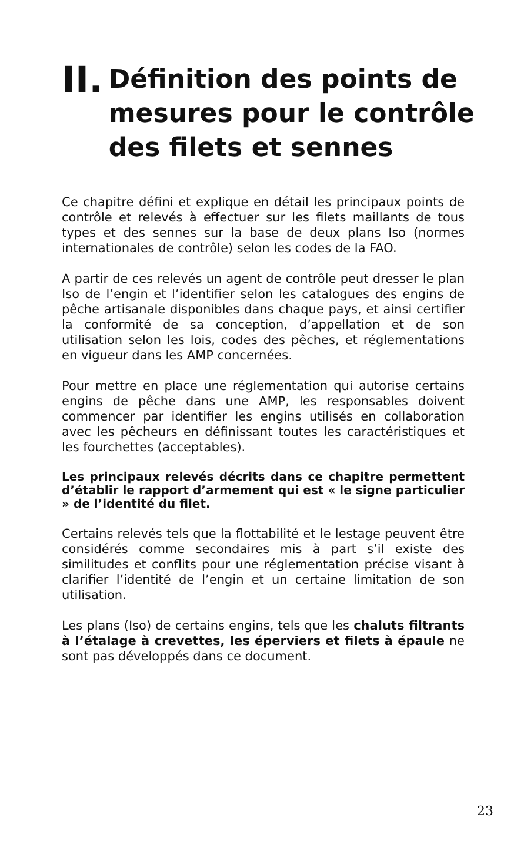II. Définition des points de
mesures pour le contrôle
des filets et sennes
Ce chapitre défini et explique en détail les principaux points de contrôle et relevés à effectuer sur les filets maillants de tous types et des sennes sur la base de deux plans Iso (normes internationales de contrôle) selon les codes de la FAO.
A partir de ces relevés un agent de contrôle peut dresser le plan Iso de l’engin et l’identifier selon les catalogues des engins de pêche artisanale disponibles dans chaque pays, et ainsi certifier la conformité de sa conception, d’appellation et de son utilisation selon les lois, codes des pêches, et réglementations en vigueur dans les AMP concernées.
Pour mettre en place une réglementation qui autorise certains engins de pêche dans une AMP, les responsables doivent commencer par identifier les engins utilisés en collaboration avec les pêcheurs en définissant toutes les caractéristiques et les fourchettes (acceptables).
Les principaux relevés décrits dans ce chapitre permettent d’établir le rapport d’armement qui est « le signe particulier » de l’identité du filet.
Certains relevés tels que la flottabilité et le lestage peuvent être considérés comme secondaires mis à part s’il existe des similitudes et conflits pour une réglementation précise visant à clarifier l’identité de l’engin et un certaine limitation de son utilisation.
Les plans (Iso) de certains engins, tels que les chaluts filtrants à l’étalage à crevettes, les éperviers et filets à épaule ne sont pas développés dans ce document.
23